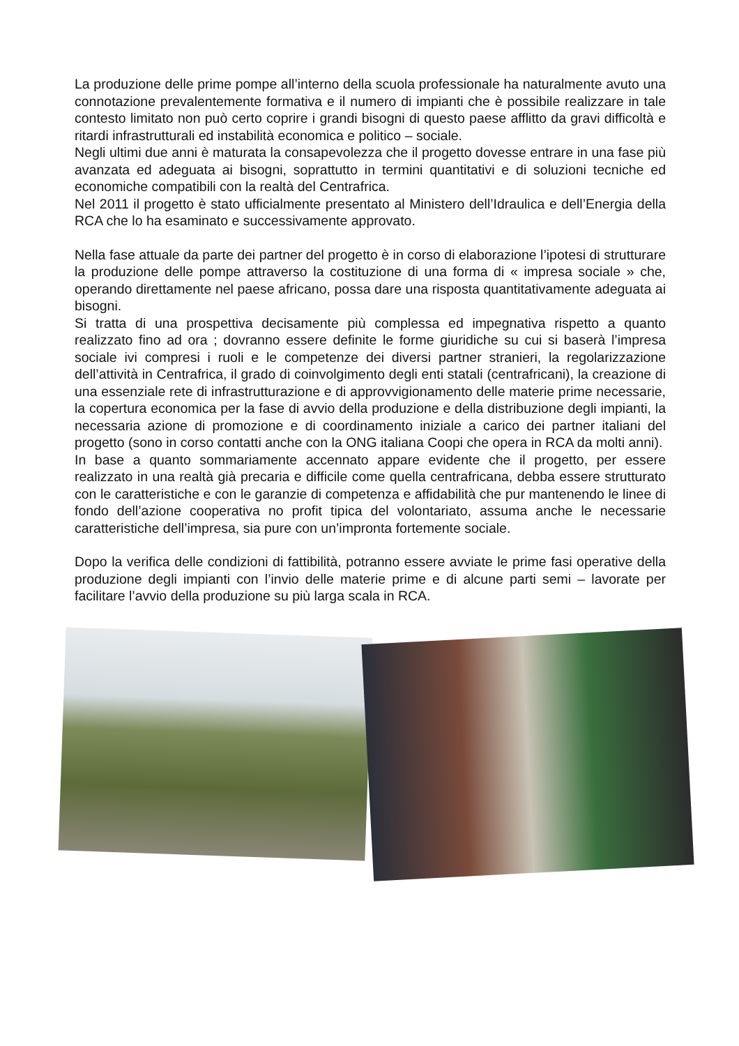La produzione delle prime pompe all’interno della scuola professionale ha naturalmente avuto una connotazione prevalentemente formativa e il numero di impianti che è possibile realizzare in tale contesto limitato non può certo coprire i grandi bisogni di questo paese afflitto da gravi difficoltà e ritardi infrastrutturali ed instabilità economica e politico – sociale.
Negli ultimi due anni è maturata la consapevolezza che il progetto dovesse entrare in una fase più avanzata ed adeguata ai bisogni, soprattutto in termini quantitativi e di soluzioni tecniche ed economiche compatibili con la realtà del Centrafrica.
Nel 2011 il progetto è stato ufficialmente presentato al Ministero dell’Idraulica e dell’Energia della RCA che lo ha esaminato e successivamente approvato.
Nella fase attuale da parte dei partner del progetto è in corso di elaborazione l’ipotesi di strutturare la produzione delle pompe attraverso la costituzione di una forma di « impresa sociale » che, operando direttamente nel paese africano, possa dare una risposta quantitativamente adeguata ai bisogni.
Si tratta di una prospettiva decisamente più complessa ed impegnativa rispetto a quanto realizzato fino ad ora ; dovranno essere definite le forme giuridiche su cui si baserà l’impresa sociale ivi compresi i ruoli e le competenze dei diversi partner stranieri, la regolarizzazione dell’attività in Centrafrica, il grado di coinvolgimento degli enti statali (centrafricani), la creazione di una essenziale rete di infrastrutturazione e di approvvigionamento delle materie prime necessarie, la copertura economica per la fase di avvio della produzione e della distribuzione degli impianti, la necessaria azione di promozione e di coordinamento iniziale a carico dei partner italiani del progetto (sono in corso contatti anche con la ONG italiana Coopi che opera in RCA da molti anni).
In base a quanto sommariamente accennato appare evidente che il progetto, per essere realizzato in una realtà già precaria e difficile come quella centrafricana, debba essere strutturato con le caratteristiche e con le garanzie di competenza e affidabilità che pur mantenendo le linee di fondo dell’azione cooperativa no profit tipica del volontariato, assuma anche le necessarie caratteristiche dell’impresa, sia pure con un’impronta fortemente sociale.
Dopo la verifica delle condizioni di fattibilità, potranno essere avviate le prime fasi operative della produzione degli impianti con l’invio delle materie prime e di alcune parti semi – lavorate per facilitare l’avvio della produzione su più larga scala in RCA.